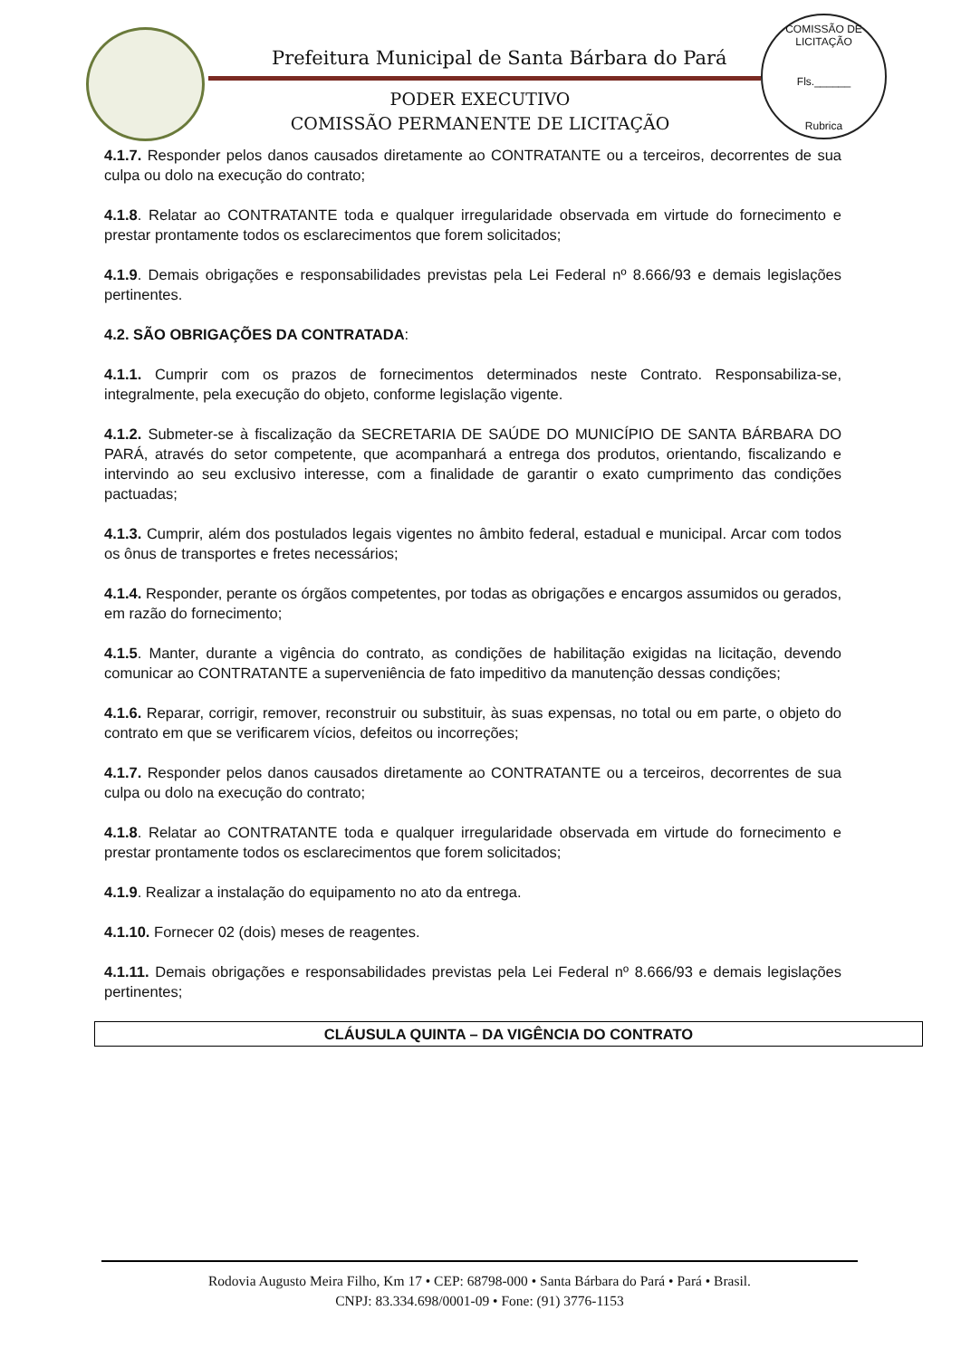Prefeitura Municipal de Santa Bárbara do Pará
PODER EXECUTIVO
COMISSÃO PERMANENTE DE LICITAÇÃO
COMISSÃO DE LICITAÇÃO
Fls.______
Rubrica
4.1.7. Responder pelos danos causados diretamente ao CONTRATANTE ou a terceiros, decorrentes de sua culpa ou dolo na execução do contrato;
4.1.8. Relatar ao CONTRATANTE toda e qualquer irregularidade observada em virtude do fornecimento e prestar prontamente todos os esclarecimentos que forem solicitados;
4.1.9. Demais obrigações e responsabilidades previstas pela Lei Federal nº 8.666/93 e demais legislações pertinentes.
4.2. SÃO OBRIGAÇÕES DA CONTRATADA:
4.1.1. Cumprir com os prazos de fornecimentos determinados neste Contrato. Responsabiliza-se, integralmente, pela execução do objeto, conforme legislação vigente.
4.1.2. Submeter-se à fiscalização da SECRETARIA DE SAÚDE DO MUNICÍPIO DE SANTA BÁRBARA DO PARÁ, através do setor competente, que acompanhará a entrega dos produtos, orientando, fiscalizando e intervindo ao seu exclusivo interesse, com a finalidade de garantir o exato cumprimento das condições pactuadas;
4.1.3. Cumprir, além dos postulados legais vigentes no âmbito federal, estadual e municipal. Arcar com todos os ônus de transportes e fretes necessários;
4.1.4. Responder, perante os órgãos competentes, por todas as obrigações e encargos assumidos ou gerados, em razão do fornecimento;
4.1.5. Manter, durante a vigência do contrato, as condições de habilitação exigidas na licitação, devendo comunicar ao CONTRATANTE a superveniência de fato impeditivo da manutenção dessas condições;
4.1.6. Reparar, corrigir, remover, reconstruir ou substituir, às suas expensas, no total ou em parte, o objeto do contrato em que se verificarem vícios, defeitos ou incorreções;
4.1.7. Responder pelos danos causados diretamente ao CONTRATANTE ou a terceiros, decorrentes de sua culpa ou dolo na execução do contrato;
4.1.8. Relatar ao CONTRATANTE toda e qualquer irregularidade observada em virtude do fornecimento e prestar prontamente todos os esclarecimentos que forem solicitados;
4.1.9. Realizar a instalação do equipamento no ato da entrega.
4.1.10. Fornecer 02 (dois) meses de reagentes.
4.1.11. Demais obrigações e responsabilidades previstas pela Lei Federal nº 8.666/93 e demais legislações pertinentes;
CLÁUSULA QUINTA – DA VIGÊNCIA DO CONTRATO
Rodovia Augusto Meira Filho, Km 17 • CEP: 68798-000 • Santa Bárbara do Pará • Pará • Brasil.
CNPJ: 83.334.698/0001-09 • Fone: (91) 3776-1153